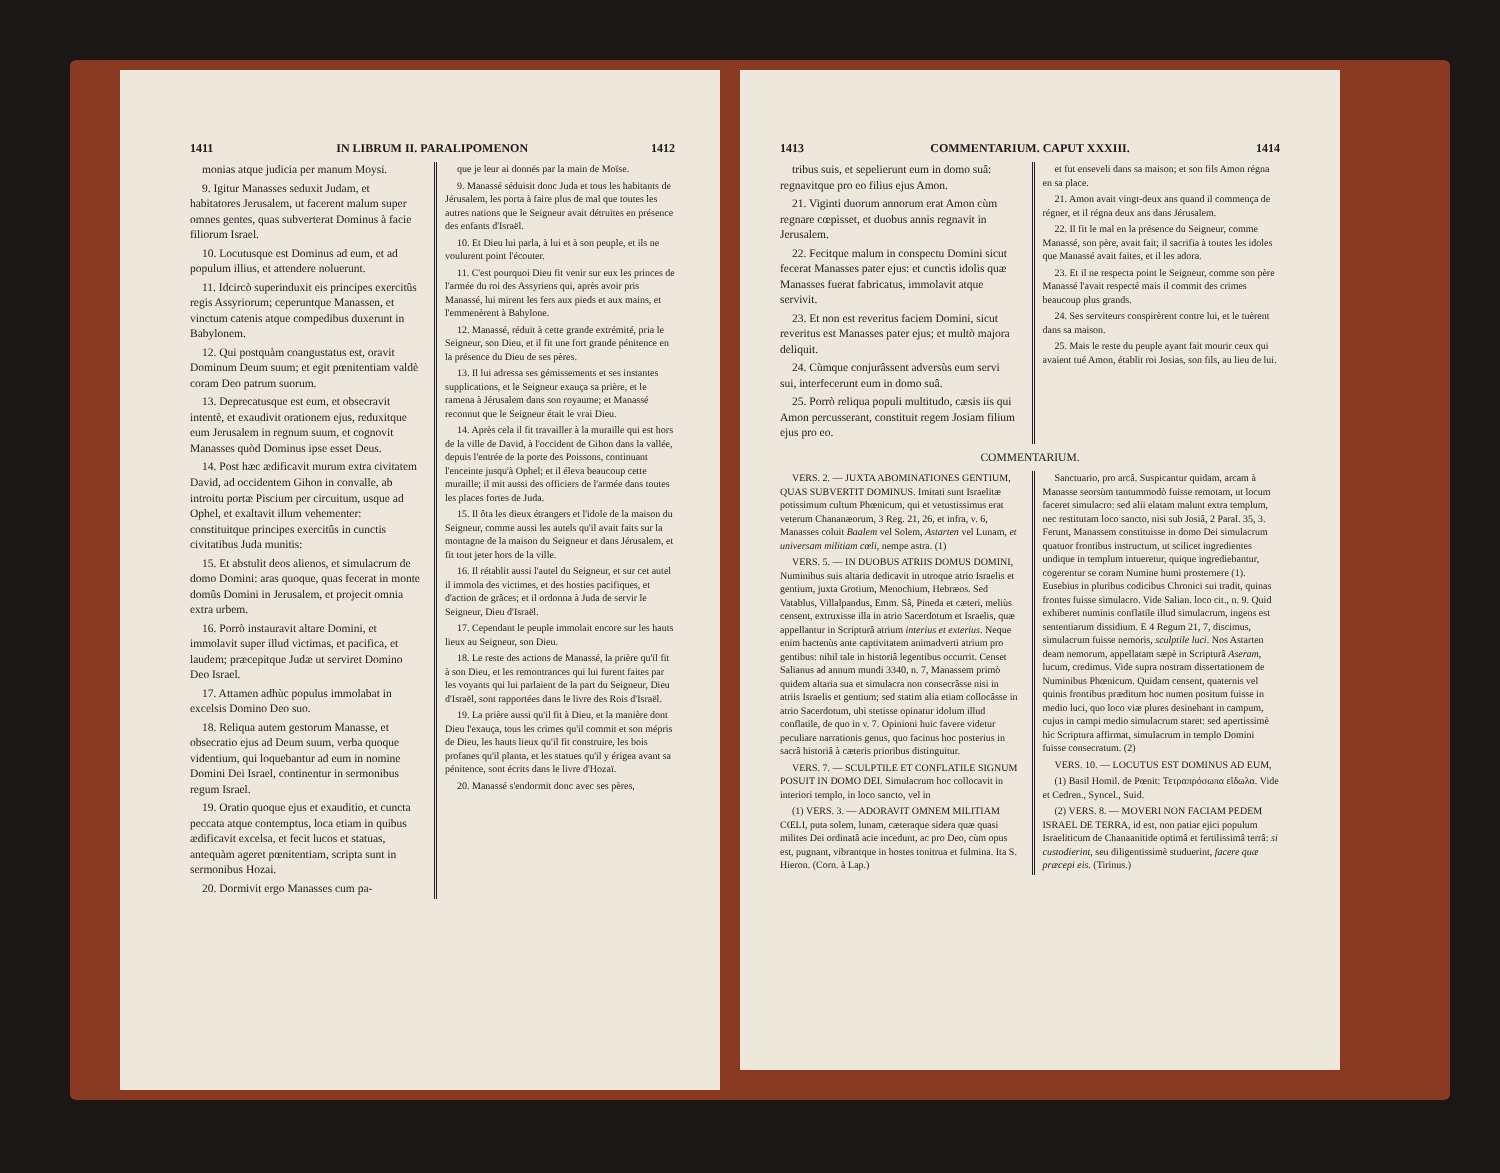1411 IN LIBRUM II. PARALIPOMENON 1412
monias atque judicia per manum Moysi.
9. Igitur Manasses seduxit Judam, et habitatores Jerusalem, ut facerent malum super omnes gentes, quas subverterat Dominus à facie filiorum Israel.
10. Locutusque est Dominus ad eum, et ad populum illius, et attendere noluerunt.
11. Idcircò superinduxit eis principes exercitûs regis Assyriorum; ceperuntque Manassen, et vinctum catenis atque compedibus duxerunt in Babylonem.
12. Qui postquàm coangustatus est, oravit Dominum Deum suum; et egit pœnitentiam valdè coram Deo patrum suorum.
13. Deprecatusque est eum, et obsecravit intentè, et exaudivit orationem ejus, reduxitque eum Jerusalem in regnum suum, et cognovit Manasses quòd Dominus ipse esset Deus.
14. Post hæc ædificavit murum extra civitatem David, ad occidentem Gihon in convalle, ab introitu portæ Piscium per circuitum, usque ad Ophel, et exaltavit illum vehementer: constituitque principes exercitûs in cunctis civitatibus Juda munitis:
15. Et abstulit deos alienos, et simulacrum de domo Domini: aras quoque, quas fecerat in monte domûs Domini in Jerusalem, et projecit omnia extra urbem.
16. Porrò instauravit altare Domini, et immolavit super illud victimas, et pacifica, et laudem; præcepitque Judæ ut serviret Domino Deo Israel.
17. Attamen adhùc populus immolabat in excelsis Domino Deo suo.
18. Reliqua autem gestorum Manasse, et obsecratio ejus ad Deum suum, verba quoque videntium, qui loquebantur ad eum in nomine Domini Dei Israel, continentur in sermonibus regum Israel.
19. Oratio quoque ejus et exauditio, et cuncta peccata atque contemptus, loca etiam in quibus ædificavit excelsa, et fecit lucos et statuas, antequàm ageret pœnitentiam, scripta sunt in sermonibus Hozai.
20. Dormivit ergo Manasses cum pa-
que je leur ai donnés par la main de Moïse.
9. Manassé séduisit donc Juda et tous les habitants de Jérusalem, les porta à faire plus de mal que toutes les autres nations que le Seigneur avait détruites en présence des enfants d'Israël.
10. Et Dieu lui parla, à lui et à son peuple, et ils ne voulurent point l'écouter.
11. C'est pourquoi Dieu fit venir sur eux les princes de l'armée du roi des Assyriens qui, après avoir pris Manassé, lui mirent les fers aux pieds et aux mains, et l'emmenèrent à Babylone.
12. Manassé, réduit à cette grande extrémité, pria le Seigneur, son Dieu, et il fit une fort grande pénitence en la présence du Dieu de ses pères.
13. Il lui adressa ses gémissements et ses instantes supplications, et le Seigneur exauça sa prière, et le ramena à Jérusalem dans son royaume; et Manassé reconnut que le Seigneur était le vrai Dieu.
14. Après cela il fit travailler à la muraille qui est hors de la ville de David, à l'occident de Gihon dans la vallée, depuis l'entrée de la porte des Poissons, continuant l'enceinte jusqu'à Ophel; et il éleva beaucoup cette muraille; il mit aussi des officiers de l'armée dans toutes les places fortes de Juda.
15. Il ôta les dieux étrangers et l'idole de la maison du Seigneur, comme aussi les autels qu'il avait faits sur la montagne de la maison du Seigneur et dans Jérusalem, et fit tout jeter hors de la ville.
16. Il rétablit aussi l'autel du Seigneur, et sur cet autel il immola des victimes, et des hosties pacifiques, et d'action de grâces; et il ordonna à Juda de servir le Seigneur, Dieu d'Israël.
17. Cependant le peuple immolait encore sur les hauts lieux au Seigneur, son Dieu.
18. Le reste des actions de Manassé, la prière qu'il fit à son Dieu, et les remontrances qui lui furent faites par les voyants qui lui parlaient de la part du Seigneur, Dieu d'Israël, sont rapportées dans le livre des Rois d'Israël.
19. La prière aussi qu'il fit à Dieu, et la manière dont Dieu l'exauça, tous les crimes qu'il commit et son mépris de Dieu, les hauts lieux qu'il fit construire, les bois profanes qu'il planta, et les statues qu'il y érigea avant sa pénitence, sont écrits dans le livre d'Hozaï.
20. Manassé s'endormit donc avec ses pères,
1413 COMMENTARIUM. CAPUT XXXIII. 1414
tribus suis, et sepelierunt eum in domo suâ: regnavitque pro eo filius ejus Amon.
21. Viginti duorum annorum erat Amon cùm regnare cœpisset, et duobus annis regnavit in Jerusalem.
22. Fecitque malum in conspectu Domini sicut fecerat Manasses pater ejus: et cunctis idolis quæ Manasses fuerat fabricatus, immolavit atque servivit.
23. Et non est reveritus faciem Domini, sicut reveritus est Manasses pater ejus; et multò majora deliquit.
24. Cùmque conjurâssent adversùs eum servi sui, interfecerunt eum in domo suâ.
25. Porrò reliqua populi multitudo, cæsis iis qui Amon percusserant, constituit regem Josiam filium ejus pro eo.
et fut enseveli dans sa maison; et son fils Amon régna en sa place.
21. Amon avait vingt-deux ans quand il commença de régner, et il régna deux ans dans Jérusalem.
22. Il fit le mal en la présence du Seigneur, comme Manassé, son père, avait fait; il sacrifia à toutes les idoles que Manassé avait faites, et il les adora.
23. Et il ne respecta point le Seigneur, comme son père Manassé l'avait respecté mais il commit des crimes beaucoup plus grands.
24. Ses serviteurs conspirèrent contre lui, et le tuèrent dans sa maison.
25. Mais le reste du peuple ayant fait mourir ceux qui avaient tué Amon, établit roi Josias, son fils, au lieu de lui.
COMMENTARIUM.
VERS. 2. — JUXTA ABOMINATIONES GENTIUM, QUAS SUBVERTIT DOMINUS. Imitati sunt Israelitæ potissimum cultum Phœnicum, qui et vetustissimus erat veterum Chananæorum, 3 Reg. 21, 26, et infra, v. 6, Manasses coluit Baalem vel Solem, Astarten vel Lunam, et universam militiam cœli, nempe astra. (1)
VERS. 5. — IN DUOBUS ATRIIS DOMUS DOMINI, Numinibus suis altaria dedicavit in utroque atrio Israelis et gentium, juxta Grotium, Menochium, Hebræos. Sed Vatablus, Villalpandus, Emm. Sâ, Pineda et cæteri, meliùs censent, extruxisse illa in atrio Sacerdotum et Israelis, quæ appellantur in Scripturâ atrium interius et exterius. Neque enim hactenùs ante captivitatem animadverti atrium pro gentibus: nihil tale in historiâ legentibus occurrit. Censet Salianus ad annum mundi 3340, n. 7, Manassem primò quidem altaria sua et simulacra non consecrâsse nisi in atriis Israelis et gentium; sed statim alia etiam collocâsse in atrio Sacerdotum, ubi stetisse opinatur idolum illud conflatile, de quo in v. 7. Opinioni huic favere videtur peculiare narrationis genus, quo facinus hoc posterius in sacrâ historiâ à cæteris prioribus distinguitur.
VERS. 7. — SCULPTILE ET CONFLATILE SIGNUM POSUIT IN DOMO DEI. Simulacrum hoc collocavit in interiori templo, in loco sancto, vel in
(1) VERS. 3. — ADORAVIT OMNEM MILITIAM CŒLI, puta solem, lunam, cæteraque sidera quæ quasi milites Dei ordinatâ acie incedunt, ac pro Deo, cùm opus est, pugnant, vibrantque in hostes tonitrua et fulmina. Ita S. Hieron. (Corn. à Lap.)
Sanctuario, pro arcâ. Suspicantur quidam, arcam à Manasse seorsùm tantummodò fuisse remotam, ut locum faceret simulacro: sed alii elatam malunt extra templum, nec restitutam loco sancto, nisi sub Josiâ, 2 Paral. 35, 3. Ferunt, Manassem constituisse in domo Dei simulacrum quatuor frontibus instructum, ut scilicet ingredientes undique in templum intueretur, quique ingrediebantur, cogerentur se coram Numine humi prosternere (1). Eusebius in pluribus codicibus Chronici sui tradit, quinas frontes fuisse simulacro. Vide Salian. loco cit., n. 9. Quid exhiberet numinis conflatile illud simulacrum, ingens est sententiarum dissidium. E 4 Regum 21, 7, discimus, simulacrum fuisse nemoris, sculptile luci. Nos Astarten deam nemorum, appellatam sæpè in Scripturâ Aseram, lucum, credimus. Vide supra nostram dissertationem de Numinibus Phœnicum. Quidam censent, quaternis vel quinis frontibus præditum hoc numen positum fuisse in medio luci, quo loco viæ plures desinebant in campum, cujus in campi medio simulacrum staret: sed apertissimè hìc Scriptura affirmat, simulacrum in templo Domini fuisse consecratum. (2)
VERS. 10. — LOCUTUS EST DOMINUS AD EUM,
(1) Basil Homil. de Pœnit: Τετραπρόσωπα εἴδωλα. Vide et Cedren., Syncel., Suid.
(2) VERS. 8. — MOVERI NON FACIAM PEDEM ISRAEL DE TERRA, id est, non patiar ejici populum Israeliticum de Chanaanitide optimâ et fertilissimâ terrâ: si custodierint, seu diligentissimè studuerint, facere quæ præcepi eis. (Tirinus.)